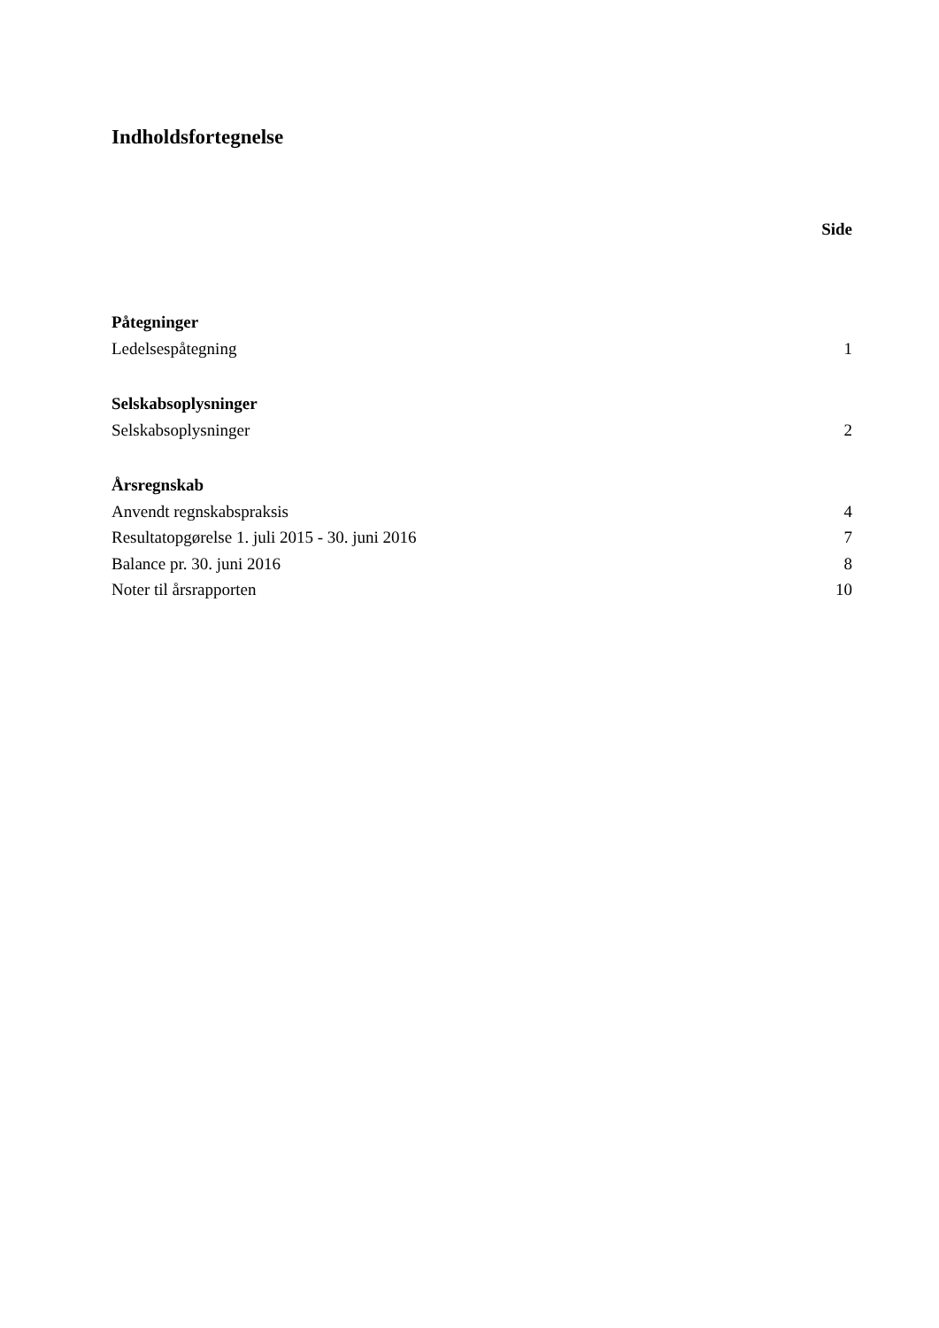Indholdsfortegnelse
Side
Påtegninger
Ledelsespåtegning 1
Selskabsoplysninger
Selskabsoplysninger 2
Årsregnskab
Anvendt regnskabspraksis 4
Resultatopgørelse 1. juli 2015 - 30. juni 2016 7
Balance pr. 30. juni 2016 8
Noter til årsrapporten 10